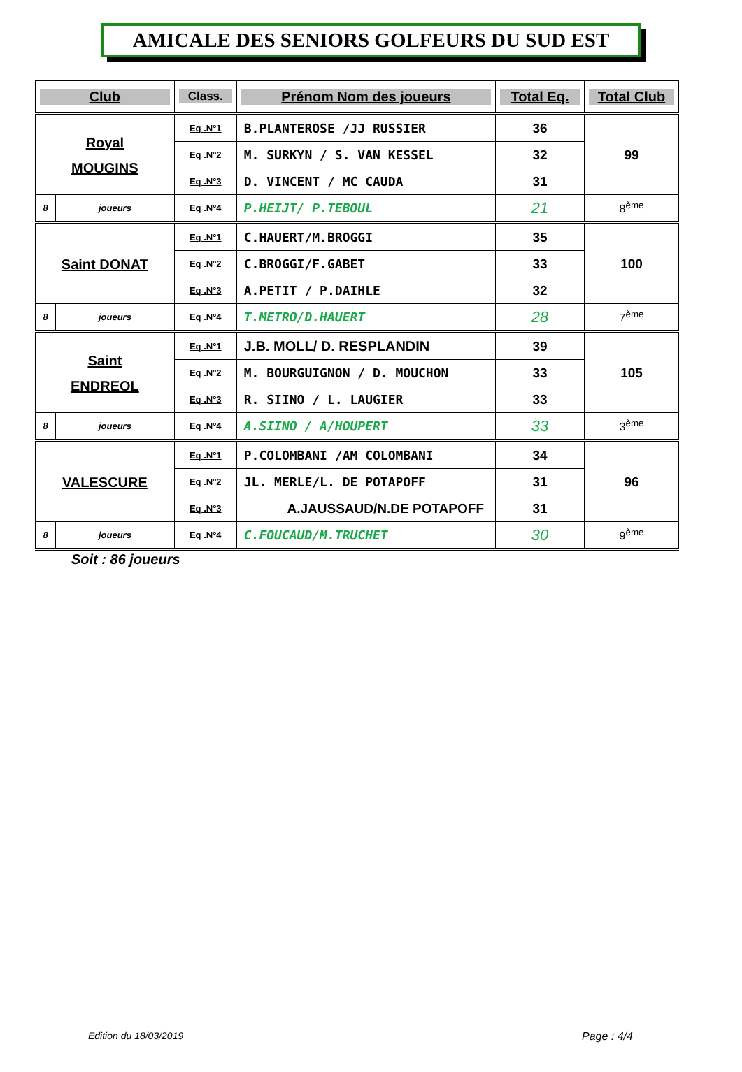AMICALE DES SENIORS GOLFEURS DU SUD EST
| Club | | Class. | Prénom Nom des joueurs | Total Eq. | Total Club |
| --- | --- | --- | --- | --- | --- |
| Royal MOUGINS | | Eq .N°1 | B.PLANTEROSE /JJ RUSSIER | 36 | 99 |
| | | Eq .N°2 | M. SURKYN / S. VAN KESSEL | 32 | |
| | | Eq .N°3 | D. VINCENT / MC CAUDA | 31 | |
| 8 | joueurs | Eq .N°4 | P.HEIJT/ P.TEBOUL | 21 | 8<sup>ème</sup> |
| Saint DONAT | | Eq .N°1 | C.HAUERT/M.BROGGI | 35 | 100 |
| | | Eq .N°2 | C.BROGGI/F.GABET | 33 | |
| | | Eq .N°3 | A.PETIT / P.DAIHLE | 32 | |
| 8 | joueurs | Eq .N°4 | T.METRO/D.HAUERT | 28 | 7<sup>ème</sup> |
| Saint ENDREOL | | Eq .N°1 | J.B. MOLL/ D. RESPLANDIN | 39 | 105 |
| | | Eq .N°2 | M. BOURGUIGNON / D. MOUCHON | 33 | |
| | | Eq .N°3 | R. SIINO / L. LAUGIER | 33 | |
| 8 | joueurs | Eq .N°4 | A.SIINO / A/HOUPERT | 33 | 3<sup>ème</sup> |
| VALESCURE | | Eq .N°1 | P.COLOMBANI /AM COLOMBANI | 34 | 96 |
| | | Eq .N°2 | JL. MERLE/L. DE POTAPOFF | 31 | |
| | | Eq .N°3 | A.JAUSSAUD/N.DE POTAPOFF | 31 | |
| 8 | joueurs | Eq .N°4 | C.FOUCAUD/M.TRUCHET | 30 | 9<sup>ème</sup> |
Soit : 86 joueurs
Edition du 18/03/2019 Page : 4/4